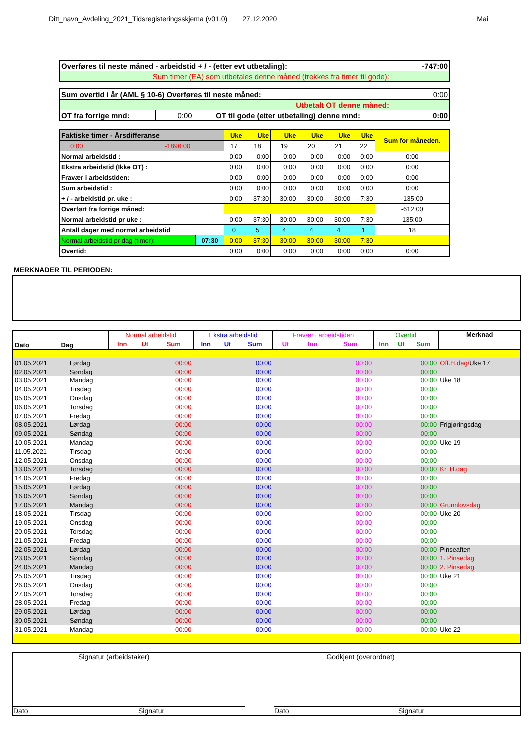Ditt_navn_Avdeling_2021_Tidsregisteringsskjema (v01.0) 27.12.2020 Mai
| Overføres til neste måned - arbeidstid + / - (etter evt utbetaling): | -747:00 |
| Sum timer (EA) som utbetales denne måned (trekkes fra timer til gode): | |
| Sum overtid i år (AML § 10-6) Overføres til neste måned: | | | 0:00 |
| Utbetalt OT denne måned: | | | |
| OT fra forrige mnd: | 0:00 | OT til gode (etter utbetaling) denne mnd: | 0:00 |
| Faktiske timer - Årsdifferanse | | Uke | Uke | Uke | Uke | Uke | Uke | Sum for måneden. |
| 0:00 -1896:00 | | 17 | 18 | 19 | 20 | 21 | 22 | |
| Normal arbeidstid : | | 0:00 | 0:00 | 0:00 | 0:00 | 0:00 | 0:00 | 0:00 |
| Ekstra arbeidstid (Ikke OT) : | | 0:00 | 0:00 | 0:00 | 0:00 | 0:00 | 0:00 | 0:00 |
| Fravær i arbeidstiden: | | 0:00 | 0:00 | 0:00 | 0:00 | 0:00 | 0:00 | 0:00 |
| Sum arbeidstid : | | 0:00 | 0:00 | 0:00 | 0:00 | 0:00 | 0:00 | 0:00 |
| + / - arbeidstid pr. uke : | | 0:00 | -37:30 | -30:00 | -30:00 | -30:00 | -7:30 | -135:00 |
| Overført fra forrige måned: | | | | | | | | -612:00 |
| Normal arbeidstid pr uke : | | 0:00 | 37:30 | 30:00 | 30:00 | 30:00 | 7:30 | 135:00 |
| Antall dager med normal arbeidstid | | 0 | 5 | 4 | 4 | 4 | 1 | 18 |
| Normal arbeidstid pr dag (timer): | 07:30 | 0:00 | 37:30 | 30:00 | 30:00 | 30:00 | 7:30 | |
| Overtid: | | 0:00 | 0:00 | 0:00 | 0:00 | 0:00 | 0:00 | 0:00 |
MERKNADER TIL PERIODEN:
| Dato Dag | | Normal arbeidstid | | | Ekstra arbeidstid | | | Fravær i arbeidstiden | | | Overtid | | | Merknad |
| | | Inn | Ut | Sum | Inn | Ut | Sum | Ut | Inn | Sum | Inn | Ut | Sum | |
| 01.05.2021 | Lørdag | | | 00:00 | | | 00:00 | | | 00:00 | | | 00:00 | Off.H.dag/ Uke 17 |
| 02.05.2021 | Søndag | | | 00:00 | | | 00:00 | | | 00:00 | | | 00:00 | |
| 03.05.2021 | Mandag | | | 00:00 | | | 00:00 | | | 00:00 | | | 00:00 | Uke 18 |
| 04.05.2021 | Tirsdag | | | 00:00 | | | 00:00 | | | 00:00 | | | 00:00 | |
| 05.05.2021 | Onsdag | | | 00:00 | | | 00:00 | | | 00:00 | | | 00:00 | |
| 06.05.2021 | Torsdag | | | 00:00 | | | 00:00 | | | 00:00 | | | 00:00 | |
| 07.05.2021 | Fredag | | | 00:00 | | | 00:00 | | | 00:00 | | | 00:00 | |
| 08.05.2021 | Lørdag | | | 00:00 | | | 00:00 | | | 00:00 | | | 00:00 | Frigjøringsdag |
| 09.05.2021 | Søndag | | | 00:00 | | | 00:00 | | | 00:00 | | | 00:00 | |
| 10.05.2021 | Mandag | | | 00:00 | | | 00:00 | | | 00:00 | | | 00:00 | Uke 19 |
| 11.05.2021 | Tirsdag | | | 00:00 | | | 00:00 | | | 00:00 | | | 00:00 | |
| 12.05.2021 | Onsdag | | | 00:00 | | | 00:00 | | | 00:00 | | | 00:00 | |
| 13.05.2021 | Torsdag | | | 00:00 | | | 00:00 | | | 00:00 | | | 00:00 | Kr. H.dag |
| 14.05.2021 | Fredag | | | 00:00 | | | 00:00 | | | 00:00 | | | 00:00 | |
| 15.05.2021 | Lørdag | | | 00:00 | | | 00:00 | | | 00:00 | | | 00:00 | |
| 16.05.2021 | Søndag | | | 00:00 | | | 00:00 | | | 00:00 | | | 00:00 | |
| 17.05.2021 | Mandag | | | 00:00 | | | 00:00 | | | 00:00 | | | 00:00 | Grunnlovsdag |
| 18.05.2021 | Tirsdag | | | 00:00 | | | 00:00 | | | 00:00 | | | 00:00 | Uke 20 |
| 19.05.2021 | Onsdag | | | 00:00 | | | 00:00 | | | 00:00 | | | 00:00 | |
| 20.05.2021 | Torsdag | | | 00:00 | | | 00:00 | | | 00:00 | | | 00:00 | |
| 21.05.2021 | Fredag | | | 00:00 | | | 00:00 | | | 00:00 | | | 00:00 | |
| 22.05.2021 | Lørdag | | | 00:00 | | | 00:00 | | | 00:00 | | | 00:00 | Pinseaften |
| 23.05.2021 | Søndag | | | 00:00 | | | 00:00 | | | 00:00 | | | 00:00 | 1. Pinsedag |
| 24.05.2021 | Mandag | | | 00:00 | | | 00:00 | | | 00:00 | | | 00:00 | 2. Pinsedag |
| 25.05.2021 | Tirsdag | | | 00:00 | | | 00:00 | | | 00:00 | | | 00:00 | Uke 21 |
| 26.05.2021 | Onsdag | | | 00:00 | | | 00:00 | | | 00:00 | | | 00:00 | |
| 27.05.2021 | Torsdag | | | 00:00 | | | 00:00 | | | 00:00 | | | 00:00 | |
| 28.05.2021 | Fredag | | | 00:00 | | | 00:00 | | | 00:00 | | | 00:00 | |
| 29.05.2021 | Lørdag | | | 00:00 | | | 00:00 | | | 00:00 | | | 00:00 | |
| 30.05.2021 | Søndag | | | 00:00 | | | 00:00 | | | 00:00 | | | 00:00 | |
| 31.05.2021 | Mandag | | | 00:00 | | | 00:00 | | | 00:00 | | | 00:00 | Uke 22 |
Signatur (arbeidstaker) Godkjent (overordnet)
Dato Signatur Dato Signatur